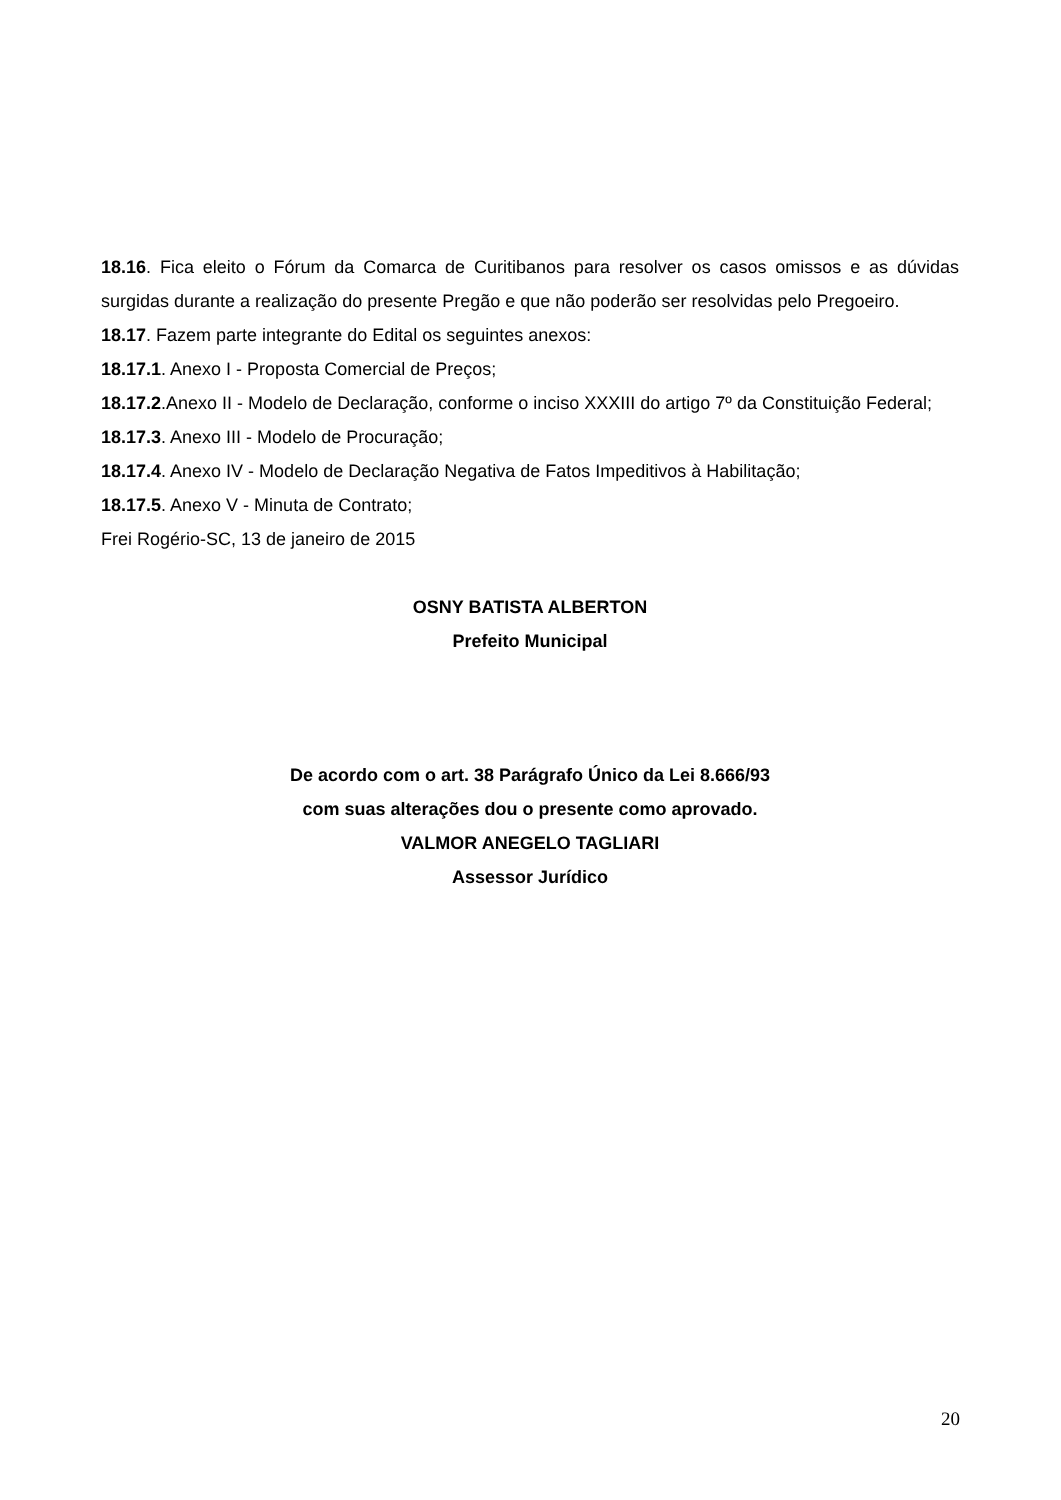18.16. Fica eleito o Fórum da Comarca de Curitibanos para resolver os casos omissos e as dúvidas surgidas durante a realização do presente Pregão e que não poderão ser resolvidas pelo Pregoeiro.
18.17. Fazem parte integrante do Edital os seguintes anexos:
18.17.1. Anexo I - Proposta Comercial de Preços;
18.17.2.Anexo II - Modelo de Declaração, conforme o inciso XXXIII do artigo 7º da Constituição Federal;
18.17.3. Anexo III - Modelo de Procuração;
18.17.4. Anexo IV - Modelo de Declaração Negativa de Fatos Impeditivos à Habilitação;
18.17.5. Anexo V - Minuta de Contrato;
Frei Rogério-SC, 13 de janeiro de 2015
OSNY BATISTA ALBERTON
Prefeito Municipal
De acordo com o art. 38 Parágrafo Único da Lei 8.666/93
com suas alterações dou o presente como aprovado.
VALMOR ANEGELO TAGLIARI
Assessor Jurídico
20